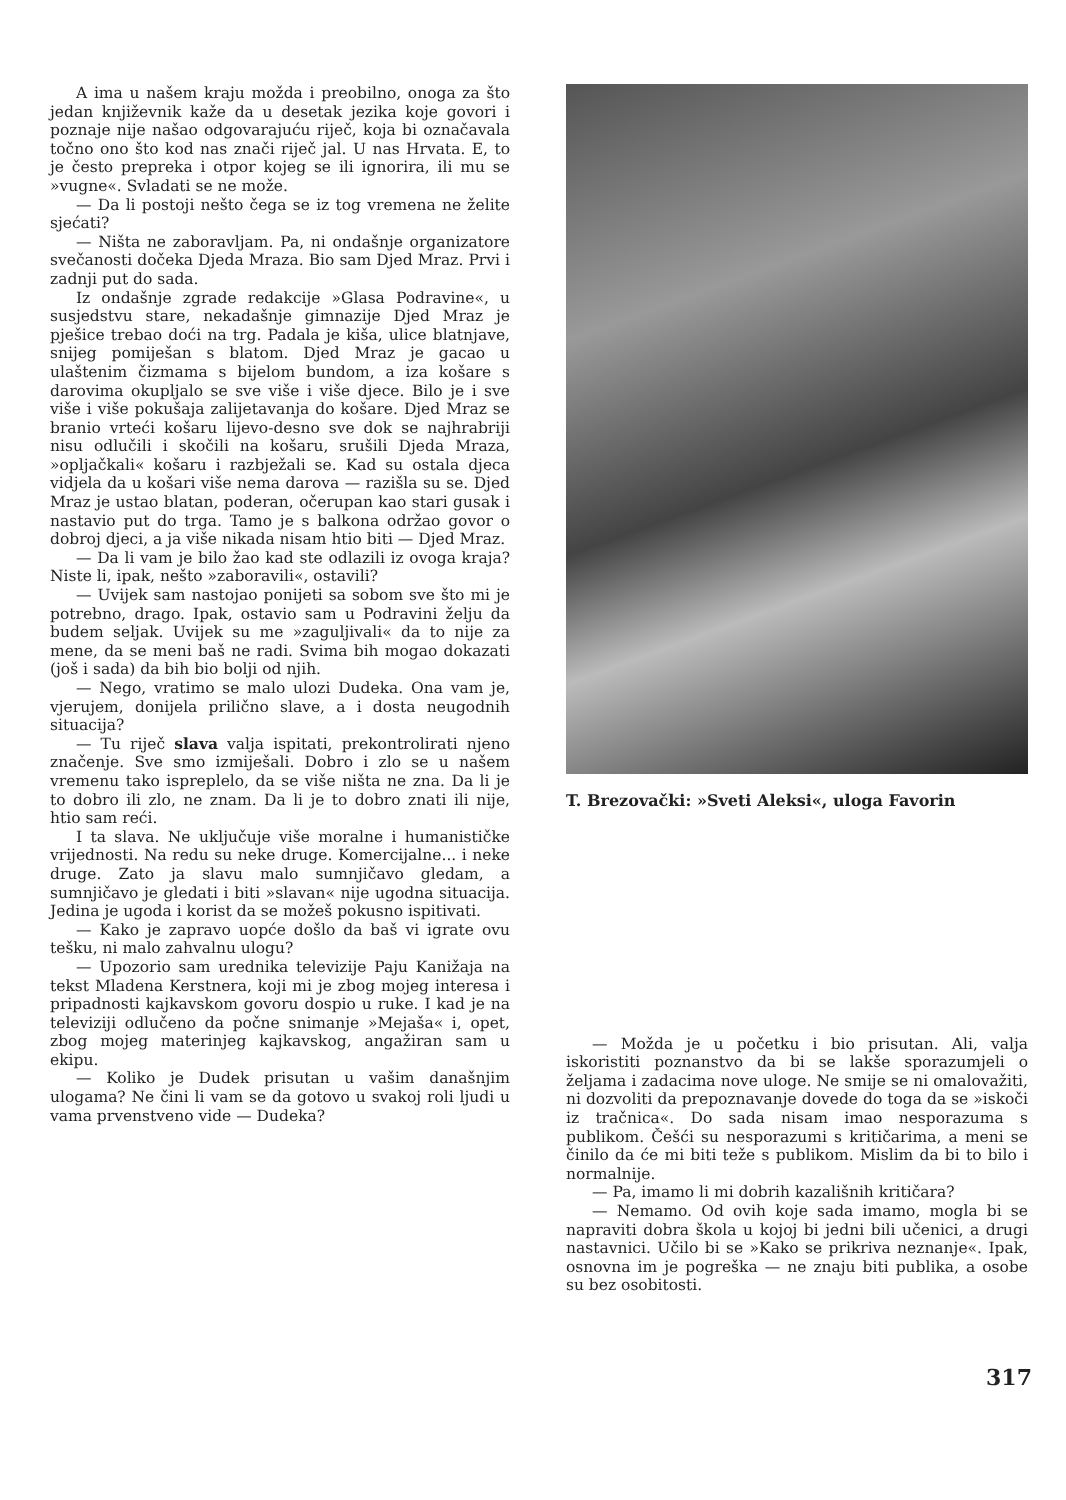A ima u našem kraju možda i preobilno, onoga za što jedan književnik kaže da u desetak jezika koje govori i poznaje nije našao odgovarajuću riječ, koja bi označavala točno ono što kod nas znači riječ jal. U nas Hrvata. E, to je često prepreka i otpor kojeg se ili ignorira, ili mu se »vugne«. Svladati se ne može.
— Da li postoji nešto čega se iz tog vremena ne želite sjećati?
— Ništa ne zaboravljam. Pa, ni ondašnje organizatore svečanosti dočeka Djeda Mraza. Bio sam Djed Mraz. Prvi i zadnji put do sada.
Iz ondašnje zgrade redakcije »Glasa Podravine«, u susjedstvu stare, nekadašnje gimnazije Djed Mraz je pješice trebao doći na trg. Padala je kiša, ulice blatnjave, snijeg pomiješan s blatom. Djed Mraz je gacao u ulaštenim čizmama s bijelom bundom, a iza košare s darovima okupljalo se sve više i više djece. Bilo je i sve više i više pokušaja zalijetavanja do košare. Djed Mraz se branio vrteći košaru lijevo-desno sve dok se najhrabriji nisu odlučili i skočili na košaru, srušili Djeda Mraza, »opljačkali« košaru i razbježali se. Kad su ostala djeca vidjela da u košari više nema darova — razišla su se. Djed Mraz je ustao blatan, poderan, očerupan kao stari gusak i nastavio put do trga. Tamo je s balkona održao govor o dobroj djeci, a ja više nikada nisam htio biti — Djed Mraz.
— Da li vam je bilo žao kad ste odlazili iz ovoga kraja? Niste li, ipak, nešto »zaboravili«, ostavili?
— Uvijek sam nastojao ponijeti sa sobom sve što mi je potrebno, drago. Ipak, ostavio sam u Podravini želju da budem seljak. Uvijek su me »zaguljivali« da to nije za mene, da se meni baš ne radi. Svima bih mogao dokazati (još i sada) da bih bio bolji od njih.
— Nego, vratimo se malo ulozi Dudeka. Ona vam je, vjerujem, donijela prilično slave, a i dosta neugodnih situacija?
— Tu riječ slava valja ispitati, prekontrolirati njeno značenje. Sve smo izmiješali. Dobro i zlo se u našem vremenu tako ispreplelo, da se više ništa ne zna. Da li je to dobro ili zlo, ne znam. Da li je to dobro znati ili nije, htio sam reći.
I ta slava. Ne uključuje više moralne i humanističke vrijednosti. Na redu su neke druge. Komercijalne... i neke druge. Zato ja slavu malo sumnjičavo gledam, a sumnjičavo je gledati i biti »slavan« nije ugodna situacija. Jedina je ugoda i korist da se možeš pokusno ispitivati.
— Kako je zapravo uopće došlo da baš vi igrate ovu tešku, ni malo zahvalnu ulogu?
— Upozorio sam urednika televizije Paju Kanižaja na tekst Mladena Kerstnera, koji mi je zbog mojeg interesa i pripadnosti kajkavskom govoru dospio u ruke. I kad je na televiziji odlučeno da počne snimanje »Mejaša« i, opet, zbog mojeg materinjeg kajkavskog, angažiran sam u ekipu.
— Koliko je Dudek prisutan u vašim današnjim ulogama? Ne čini li vam se da gotovo u svakoj roli ljudi u vama prvenstveno vide — Dudeka?
T. Brezovački: »Sveti Aleksi«, uloga Favorin
— Možda je u početku i bio prisutan. Ali, valja iskoristiti poznanstvo da bi se lakše sporazumjeli o željama i zadacima nove uloge. Ne smije se ni omalovažiti, ni dozvoliti da prepoznavanje dovede do toga da se »iskoči iz tračnica«. Do sada nisam imao nesporazuma s publikom. Češći su nesporazumi s kritičarima, a meni se činilo da će mi biti teže s publikom. Mislim da bi to bilo i normalnije.
— Pa, imamo li mi dobrih kazališnih kritičara?
— Nemamo. Od ovih koje sada imamo, mogla bi se napraviti dobra škola u kojoj bi jedni bili učenici, a drugi nastavnici. Učilo bi se »Kako se prikriva neznanje«. Ipak, osnovna im je pogreška — ne znaju biti publika, a osobe su bez osobitosti.
317